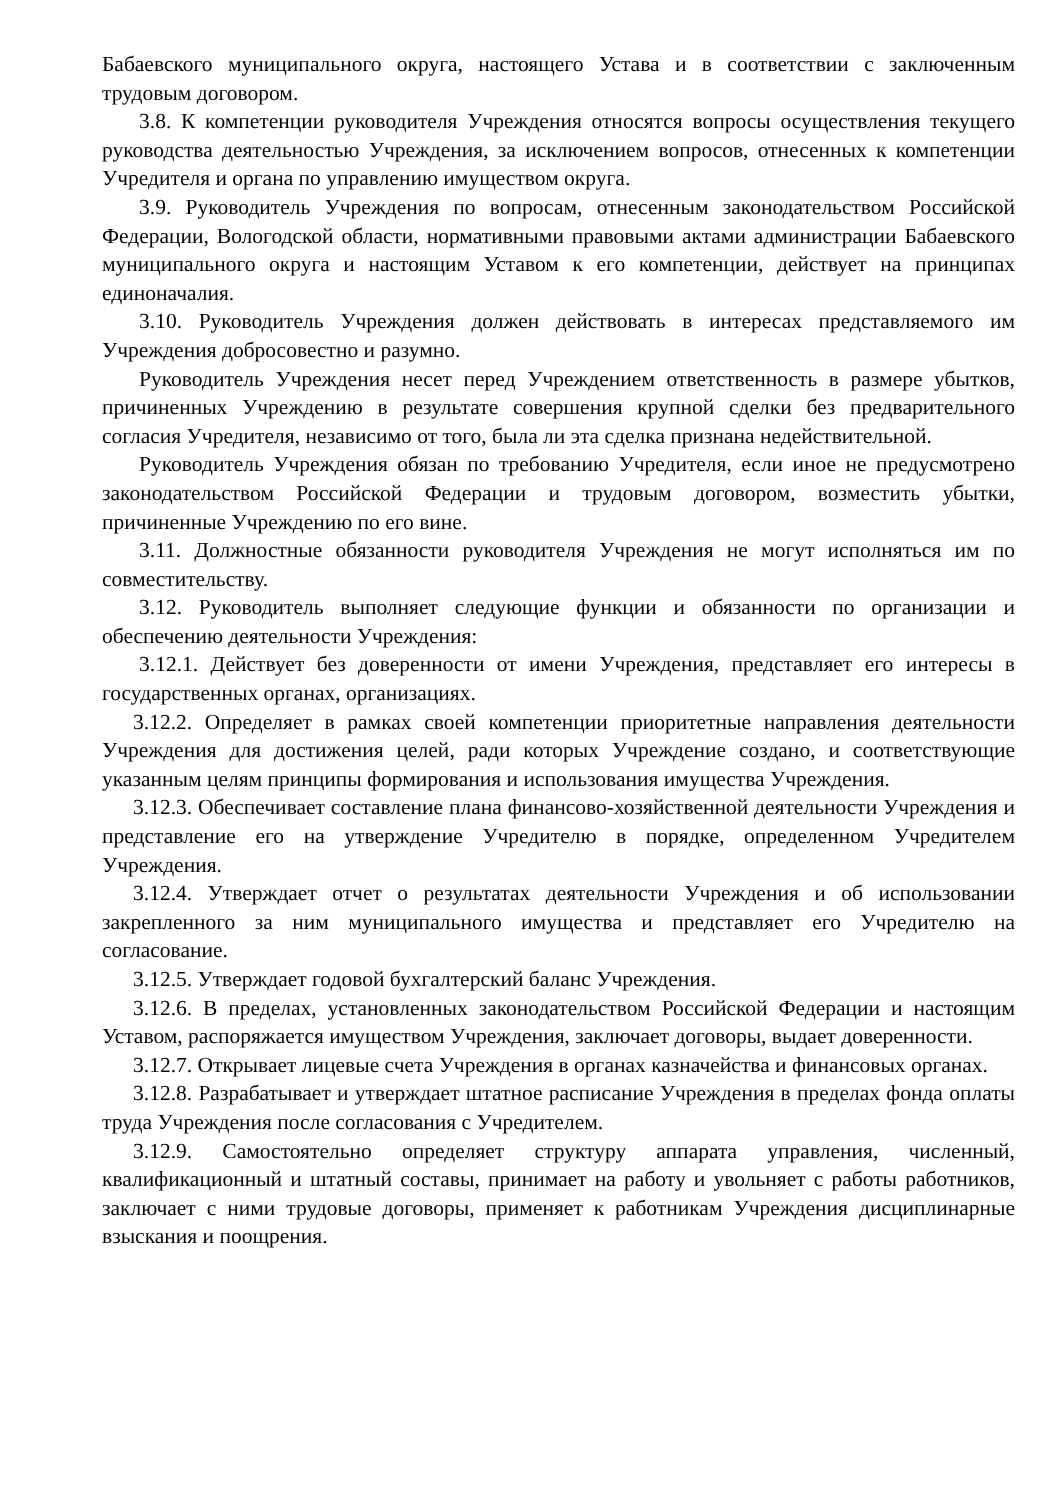Бабаевского муниципального округа, настоящего Устава и в соответствии с заключенным трудовым договором.
3.8. К компетенции руководителя Учреждения относятся вопросы осуществления текущего руководства деятельностью Учреждения, за исключением вопросов, отнесенных к компетенции Учредителя и органа по управлению имуществом округа.
3.9. Руководитель Учреждения по вопросам, отнесенным законодательством Российской Федерации, Вологодской области, нормативными правовыми актами администрации Бабаевского муниципального округа и настоящим Уставом к его компетенции, действует на принципах единоначалия.
3.10. Руководитель Учреждения должен действовать в интересах представляемого им Учреждения добросовестно и разумно.
Руководитель Учреждения несет перед Учреждением ответственность в размере убытков, причиненных Учреждению в результате совершения крупной сделки без предварительного согласия Учредителя, независимо от того, была ли эта сделка признана недействительной.
Руководитель Учреждения обязан по требованию Учредителя, если иное не предусмотрено законодательством Российской Федерации и трудовым договором, возместить убытки, причиненные Учреждению по его вине.
3.11. Должностные обязанности руководителя Учреждения не могут исполняться им по совместительству.
3.12. Руководитель выполняет следующие функции и обязанности по организации и обеспечению деятельности Учреждения:
3.12.1. Действует без доверенности от имени Учреждения, представляет его интересы в государственных органах, организациях.
3.12.2. Определяет в рамках своей компетенции приоритетные направления деятельности Учреждения для достижения целей, ради которых Учреждение создано, и соответствующие указанным целям принципы формирования и использования имущества Учреждения.
3.12.3. Обеспечивает составление плана финансово-хозяйственной деятельности Учреждения и представление его на утверждение Учредителю в порядке, определенном Учредителем Учреждения.
3.12.4. Утверждает отчет о результатах деятельности Учреждения и об использовании закрепленного за ним муниципального имущества и представляет его Учредителю на согласование.
3.12.5. Утверждает годовой бухгалтерский баланс Учреждения.
3.12.6. В пределах, установленных законодательством Российской Федерации и настоящим Уставом, распоряжается имуществом Учреждения, заключает договоры, выдает доверенности.
3.12.7. Открывает лицевые счета Учреждения в органах казначейства и финансовых органах.
3.12.8. Разрабатывает и утверждает штатное расписание Учреждения в пределах фонда оплаты труда Учреждения после согласования с Учредителем.
3.12.9. Самостоятельно определяет структуру аппарата управления, численный, квалификационный и штатный составы, принимает на работу и увольняет с работы работников, заключает с ними трудовые договоры, применяет к работникам Учреждения дисциплинарные взыскания и поощрения.